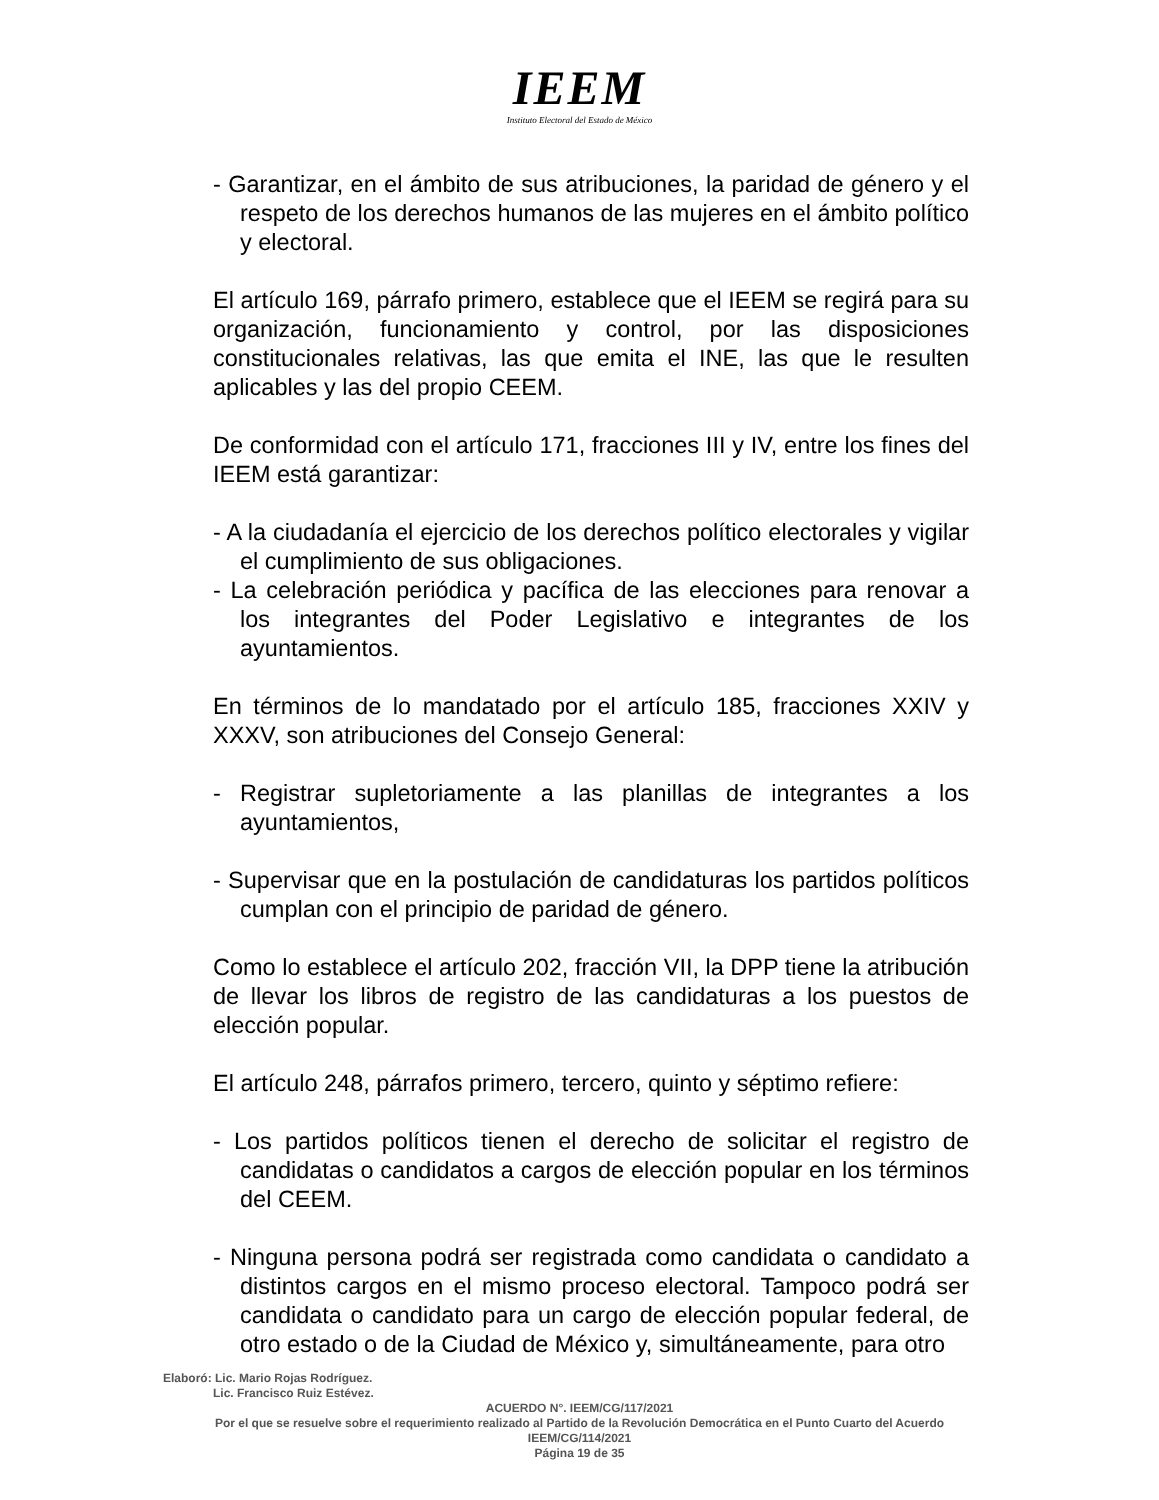IEEM
Instituto Electoral del Estado de México
- Garantizar, en el ámbito de sus atribuciones, la paridad de género y el respeto de los derechos humanos de las mujeres en el ámbito político y electoral.
El artículo 169, párrafo primero, establece que el IEEM se regirá para su organización, funcionamiento y control, por las disposiciones constitucionales relativas, las que emita el INE, las que le resulten aplicables y las del propio CEEM.
De conformidad con el artículo 171, fracciones III y IV, entre los fines del IEEM está garantizar:
- A la ciudadanía el ejercicio de los derechos político electorales y vigilar el cumplimiento de sus obligaciones.
- La celebración periódica y pacífica de las elecciones para renovar a los integrantes del Poder Legislativo e integrantes de los ayuntamientos.
En términos de lo mandatado por el artículo 185, fracciones XXIV y XXXV, son atribuciones del Consejo General:
- Registrar supletoriamente a las planillas de integrantes a los ayuntamientos,
- Supervisar que en la postulación de candidaturas los partidos políticos cumplan con el principio de paridad de género.
Como lo establece el artículo 202, fracción VII, la DPP tiene la atribución de llevar los libros de registro de las candidaturas a los puestos de elección popular.
El artículo 248, párrafos primero, tercero, quinto y séptimo refiere:
- Los partidos políticos tienen el derecho de solicitar el registro de candidatas o candidatos a cargos de elección popular en los términos del CEEM.
- Ninguna persona podrá ser registrada como candidata o candidato a distintos cargos en el mismo proceso electoral. Tampoco podrá ser candidata o candidato para un cargo de elección popular federal, de otro estado o de la Ciudad de México y, simultáneamente, para otro
Elaboró: Lic. Mario Rojas Rodríguez.
Lic. Francisco Ruiz Estévez.
ACUERDO N°. IEEM/CG/117/2021
Por el que se resuelve sobre el requerimiento realizado al Partido de la Revolución Democrática en el Punto Cuarto del Acuerdo IEEM/CG/114/2021
Página 19 de 35